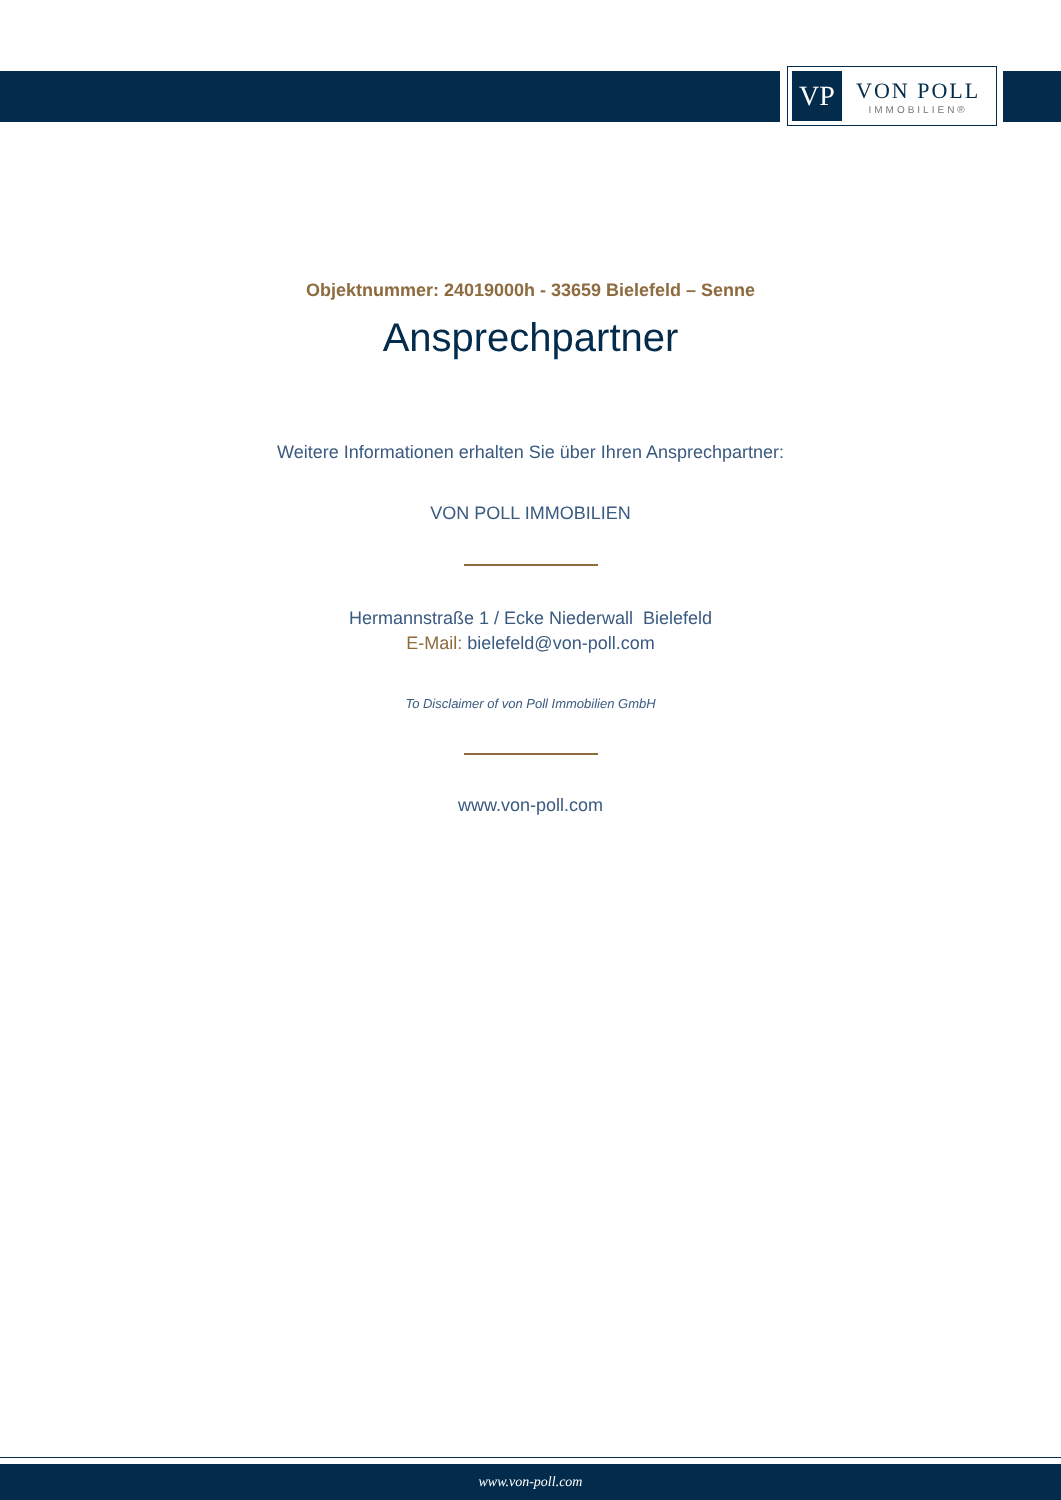VP
VON POLL
IMMOBILIEN®
Objektnummer: 24019000h - 33659 Bielefeld – Senne
Ansprechpartner
Weitere Informationen erhalten Sie über Ihren Ansprechpartner:
VON POLL IMMOBILIEN
Hermannstraße 1 / Ecke Niederwall Bielefeld
E-Mail: bielefeld@von-poll.com
To Disclaimer of von Poll Immobilien GmbH
www.von-poll.com
www.von-poll.com